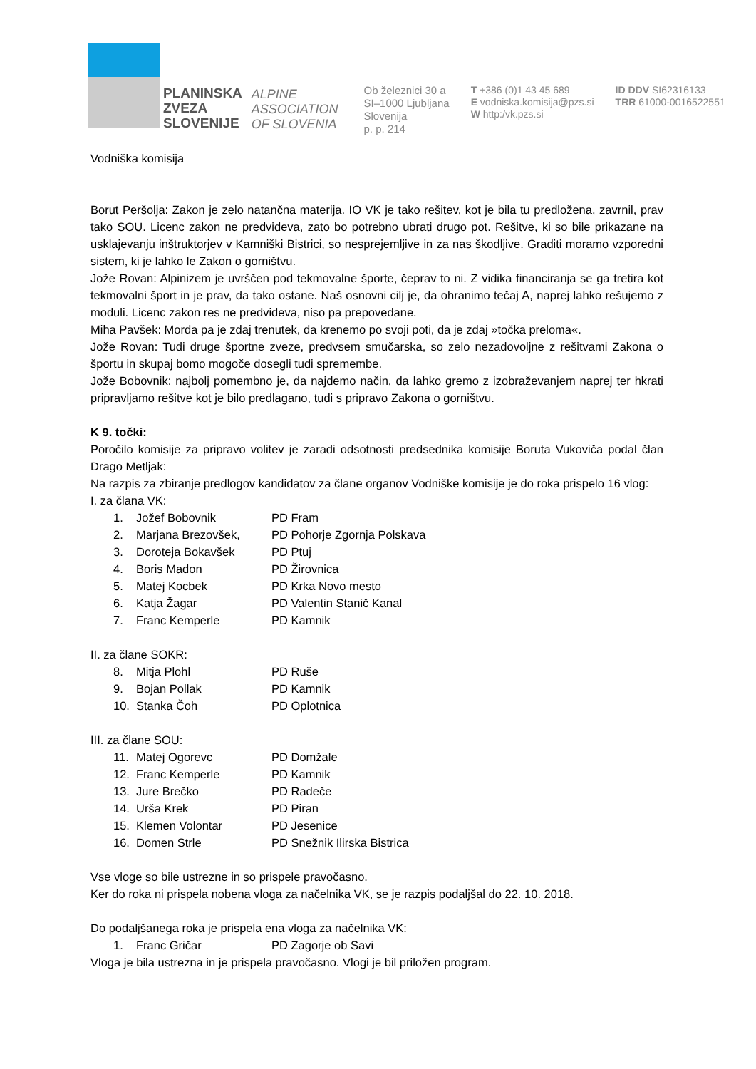PLANINSKA
ZVEZA
SLOVENIJE
ALPINE
ASSOCIATION
OF SLOVENIA
Ob železnici 30 a
SI–1000 Ljubljana
Slovenija
p. p. 214
T +386 (0)1 43 45 689
E vodniska.komisija@pzs.si
W http:/vk.pzs.si
ID DDV SI62316133
TRR 61000-0016522551
Vodniška komisija
Borut Peršolja: Zakon je zelo natančna materija. IO VK je tako rešitev, kot je bila tu predložena, zavrnil, prav tako SOU. Licenc zakon ne predvideva, zato bo potrebno ubrati drugo pot. Rešitve, ki so bile prikazane na usklajevanju inštruktorjev v Kamniški Bistrici, so nesprejemljive in za nas škodljive. Graditi moramo vzporedni sistem, ki je lahko le Zakon o gorništvu.
Jože Rovan: Alpinizem je uvrščen pod tekmovalne športe, čeprav to ni. Z vidika financiranja se ga tretira kot tekmovalni šport in je prav, da tako ostane. Naš osnovni cilj je, da ohranimo tečaj A, naprej lahko rešujemo z moduli. Licenc zakon res ne predvideva, niso pa prepovedane.
Miha Pavšek: Morda pa je zdaj trenutek, da krenemo po svoji poti, da je zdaj »točka preloma«.
Jože Rovan: Tudi druge športne zveze, predvsem smučarska, so zelo nezadovoljne z rešitvami Zakona o športu in skupaj bomo mogoče dosegli tudi spremembe.
Jože Bobovnik: najbolj pomembno je, da najdemo način, da lahko gremo z izobraževanjem naprej ter hkrati pripravljamo rešitve kot je bilo predlagano, tudi s pripravo Zakona o gorništvu.
K 9. točki:
Poročilo komisije za pripravo volitev je zaradi odsotnosti predsednika komisije Boruta Vukoviča podal član Drago Metljak:
Na razpis za zbiranje predlogov kandidatov za člane organov Vodniške komisije je do roka prispelo 16 vlog:
I. za člana VK:
1. Jožef Bobovnik PD Fram
2. Marjana Brezovšek, PD Pohorje Zgornja Polskava
3. Doroteja Bokavšek PD Ptuj
4. Boris Madon PD Žirovnica
5. Matej Kocbek PD Krka Novo mesto
6. Katja Žagar PD Valentin Stanič Kanal
7. Franc Kemperle PD Kamnik
II. za člane SOKR:
8. Mitja Plohl PD Ruše
9. Bojan Pollak PD Kamnik
10. Stanka Čoh PD Oplotnica
III. za člane SOU:
11. Matej Ogorevc PD Domžale
12. Franc Kemperle PD Kamnik
13. Jure Brečko PD Radeče
14. Urša Krek PD Piran
15. Klemen Volontar PD Jesenice
16. Domen Strle PD Snežnik Ilirska Bistrica
Vse vloge so bile ustrezne in so prispele pravočasno.
Ker do roka ni prispela nobena vloga za načelnika VK, se je razpis podaljšal do 22. 10. 2018.
Do podaljšanega roka je prispela ena vloga za načelnika VK:
1. Franc Gričar PD Zagorje ob Savi
Vloga je bila ustrezna in je prispela pravočasno. Vlogi je bil priložen program.